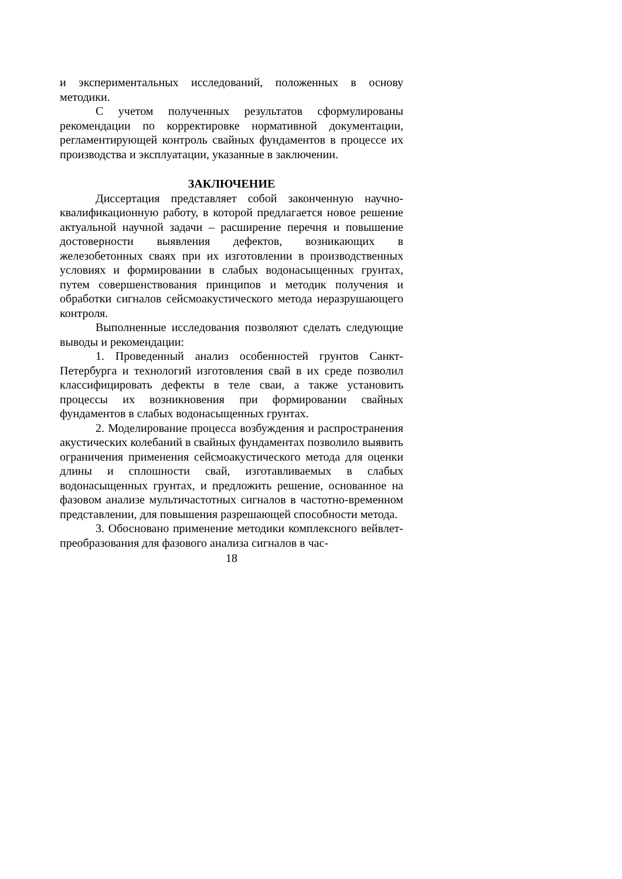и экспериментальных исследований, положенных в основу методики.
С учетом полученных результатов сформулированы рекомендации по корректировке нормативной документации, регламентирующей контроль свайных фундаментов в процессе их производства и эксплуатации, указанные в заключении.
ЗАКЛЮЧЕНИЕ
Диссертация представляет собой законченную науч­но-квалификационную работу, в которой предлагается новое решение актуальной научной задачи – расширение перечня и повышение достоверности выявления дефектов, возникающих в железобетонных сваях при их изготовлении в производст­венных условиях и формировании в слабых водонасыщенных грунтах, путем совершенствования принципов и методик по­лучения и обработки сигналов сейсмоакустического метода неразрушающего контроля.
Выполненные исследования позволяют сделать сле­дующие выводы и рекомендации:
1. Проведенный анализ особенностей грунтов Санкт-Петербурга и технологий изготовления свай в их среде позволил классифицировать дефекты в теле сваи, а также ус­тановить процессы их возникновения при формировании свайных фундаментов в слабых водонасыщенных грунтах.
2. Моделирование процесса возбуждения и распро­странения акустических колебаний в свайных фундаментах позволило выявить ограничения применения сейсмоакустиче­ского метода для оценки длины и сплошности свай, изготав­ливаемых в слабых водонасыщенных грунтах, и предложить решение, основанное на фазовом анализе мультичастотных сигналов в частотно-временном представлении, для повышения разрешающей способности метода.
3. Обосновано применение методики комплексного вейвлет-преобразования для фазового анализа сигналов в час-
18